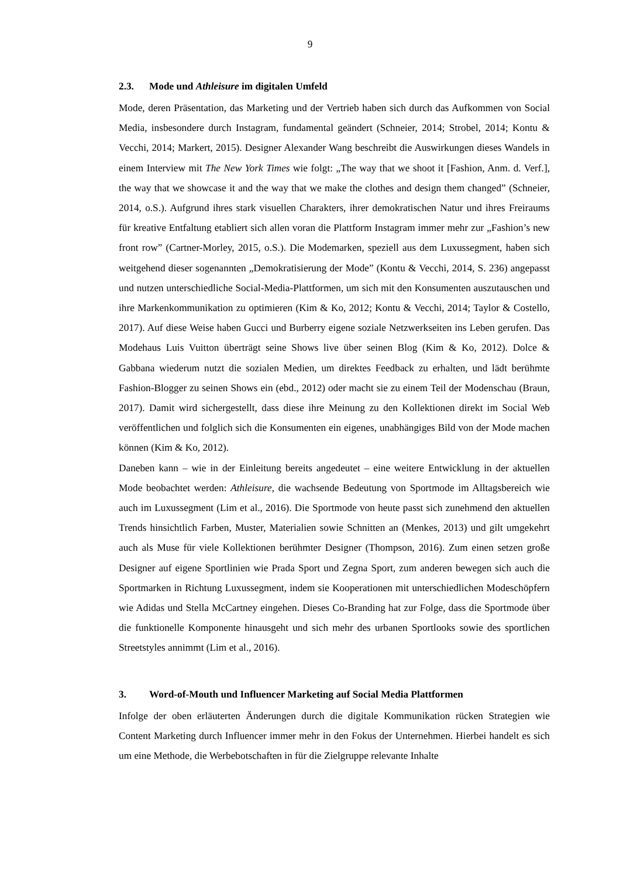9
2.3. Mode und Athleisure im digitalen Umfeld
Mode, deren Präsentation, das Marketing und der Vertrieb haben sich durch das Aufkommen von Social Media, insbesondere durch Instagram, fundamental geändert (Schneier, 2014; Strobel, 2014; Kontu & Vecchi, 2014; Markert, 2015). Designer Alexander Wang beschreibt die Auswirkungen dieses Wandels in einem Interview mit The New York Times wie folgt: „The way that we shoot it [Fashion, Anm. d. Verf.], the way that we showcase it and the way that we make the clothes and design them changed” (Schneier, 2014, o.S.). Aufgrund ihres stark visuellen Charakters, ihrer demokratischen Natur und ihres Freiraums für kreative Entfaltung etabliert sich allen voran die Plattform Instagram immer mehr zur „Fashion’s new front row” (Cartner-Morley, 2015, o.S.). Die Modemarken, speziell aus dem Luxussegment, haben sich weitgehend dieser sogenannten „Demokratisierung der Mode” (Kontu & Vecchi, 2014, S. 236) angepasst und nutzen unterschiedliche Social-Media-Plattformen, um sich mit den Konsumenten auszutauschen und ihre Markenkommunikation zu optimieren (Kim & Ko, 2012; Kontu & Vecchi, 2014; Taylor & Costello, 2017). Auf diese Weise haben Gucci und Burberry eigene soziale Netzwerkseiten ins Leben gerufen. Das Modehaus Luis Vuitton überträgt seine Shows live über seinen Blog (Kim & Ko, 2012). Dolce & Gabbana wiederum nutzt die sozialen Medien, um direktes Feedback zu erhalten, und lädt berühmte Fashion-Blogger zu seinen Shows ein (ebd., 2012) oder macht sie zu einem Teil der Modenschau (Braun, 2017). Damit wird sichergestellt, dass diese ihre Meinung zu den Kollektionen direkt im Social Web veröffentlichen und folglich sich die Konsumenten ein eigenes, unabhängiges Bild von der Mode machen können (Kim & Ko, 2012).
Daneben kann – wie in der Einleitung bereits angedeutet – eine weitere Entwicklung in der aktuellen Mode beobachtet werden: Athleisure, die wachsende Bedeutung von Sportmode im Alltagsbereich wie auch im Luxussegment (Lim et al., 2016). Die Sportmode von heute passt sich zunehmend den aktuellen Trends hinsichtlich Farben, Muster, Materialien sowie Schnitten an (Menkes, 2013) und gilt umgekehrt auch als Muse für viele Kollektionen berühmter Designer (Thompson, 2016). Zum einen setzen große Designer auf eigene Sportlinien wie Prada Sport und Zegna Sport, zum anderen bewegen sich auch die Sportmarken in Richtung Luxussegment, indem sie Kooperationen mit unterschiedlichen Modeschöpfern wie Adidas und Stella McCartney eingehen. Dieses Co-Branding hat zur Folge, dass die Sportmode über die funktionelle Komponente hinausgeht und sich mehr des urbanen Sportlooks sowie des sportlichen Streetstyles annimmt (Lim et al., 2016).
3. Word-of-Mouth und Influencer Marketing auf Social Media Plattformen
Infolge der oben erläuterten Änderungen durch die digitale Kommunikation rücken Strategien wie Content Marketing durch Influencer immer mehr in den Fokus der Unternehmen. Hierbei handelt es sich um eine Methode, die Werbebotschaften in für die Zielgruppe relevante Inhalte